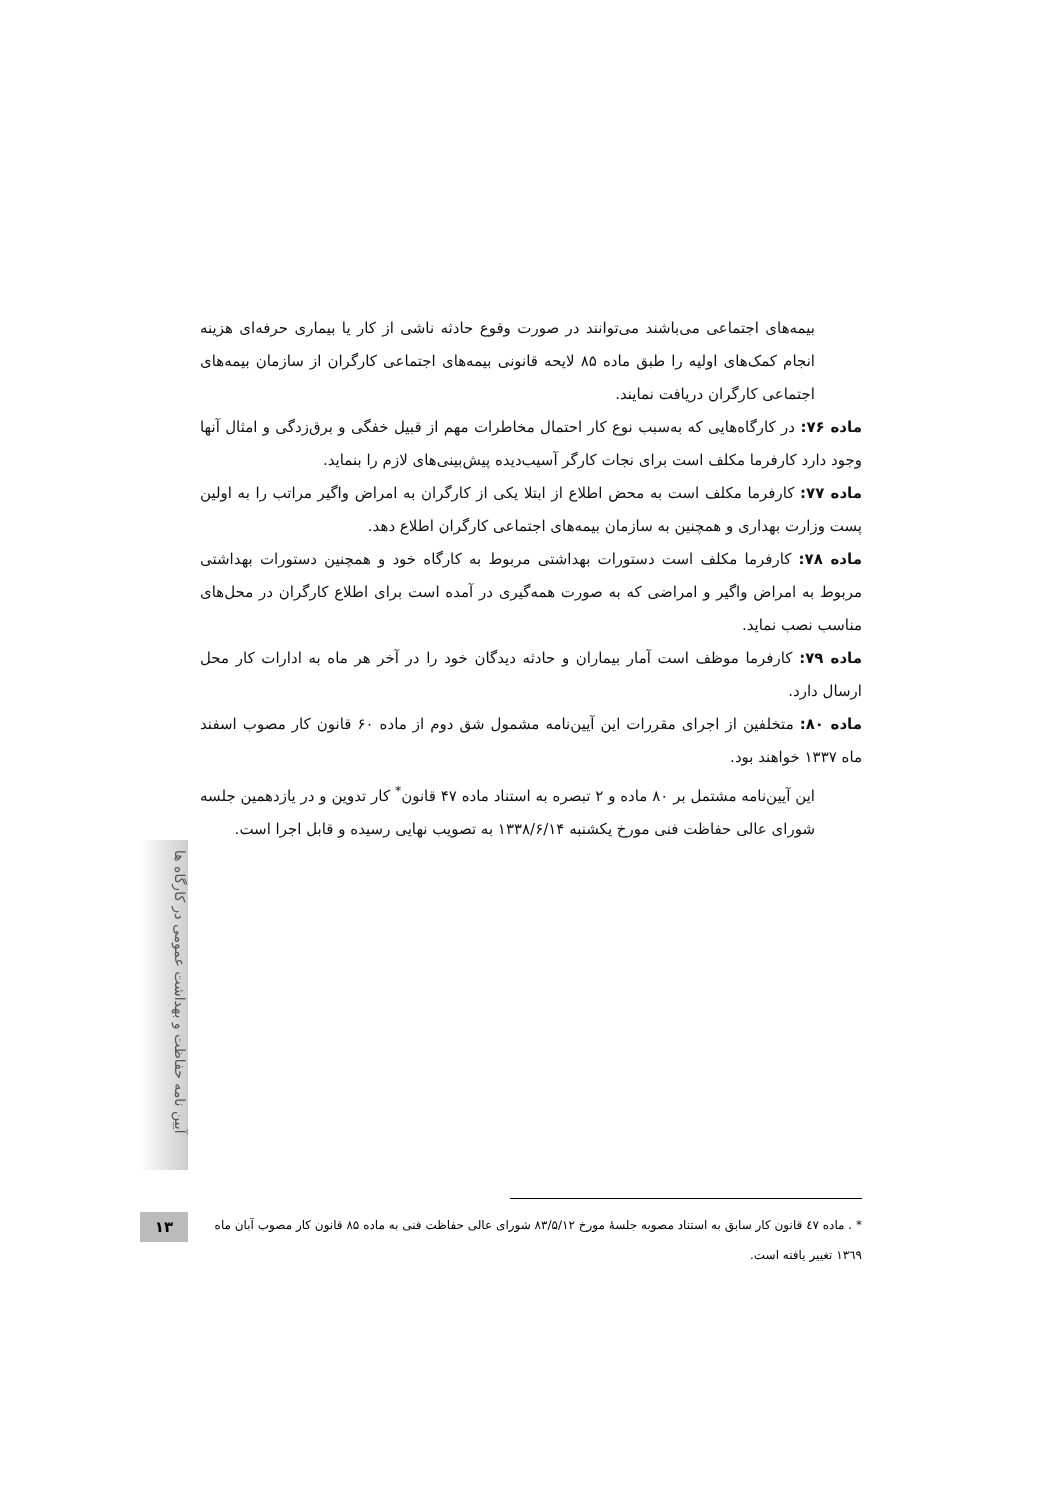بیمه‌های اجتماعی می‌باشند می‌توانند در صورت وقوع حادثه ناشی از کار یا بیماری حرفه‌ای هزینه انجام کمک‌های اولیه را طبق ماده ۸۵ لایحه قانونی بیمه‌های اجتماعی کارگران از سازمان بیمه‌های اجتماعی کارگران دریافت نمایند.
ماده ۷۶: در کارگاه‌هایی که به‌سبب نوع کار احتمال مخاطرات مهم از قبیل خفگی و برق‌زدگی و امثال آنها وجود دارد کارفرما مکلف است برای نجات کارگر آسیب‌دیده پیش‌بینی‌های لازم را بنماید.
ماده ۷۷: کارفرما مکلف است به محض اطلاع از ابتلا یکی از کارگران به امراض واگیر مراتب را به اولین پست وزارت بهداری و همچنین به سازمان بیمه‌های اجتماعی کارگران اطلاع دهد.
ماده ۷۸: کارفرما مکلف است دستورات بهداشتی مربوط به کارگاه خود و همچنین دستورات بهداشتی مربوط به امراض واگیر و امراضی که به صورت همه‌گیری در آمده است برای اطلاع کارگران در محل‌های مناسب نصب نماید.
ماده ۷۹: کارفرما موظف است آمار بیماران و حادثه دیدگان خود را در آخر هر ماه به ادارات کار محل ارسال دارد.
ماده ۸۰: متخلفین از اجرای مقررات این آیین‌نامه مشمول شق دوم از ماده ۶۰ قانون کار مصوب اسفند ماه ۱۳۳۷ خواهند بود.
این آیین‌نامه مشتمل بر ۸۰ ماده و ۲ تبصره به استناد ماده ۴۷ قانون<sup>*</sup> کار تدوین و در یازدهمین جلسه شورای عالی حفاظت فنی مورخ یکشنبه ۱۳۳۸/۶/۱۴ به تصویب نهایی رسیده و قابل اجرا است.
آیین نامه حفاظت و بهداشت عمومی در کارگاه ها
۱۳
* . ماده ٤٧ قانون کار سابق به استناد مصوبه جلسهٔ مورخ ۸۳/۵/۱۲ شورای عالی حفاظت فنی به ماده ۸۵ قانون کار مصوب آبان ماه ۱۳٦۹ تغییر یافته است.